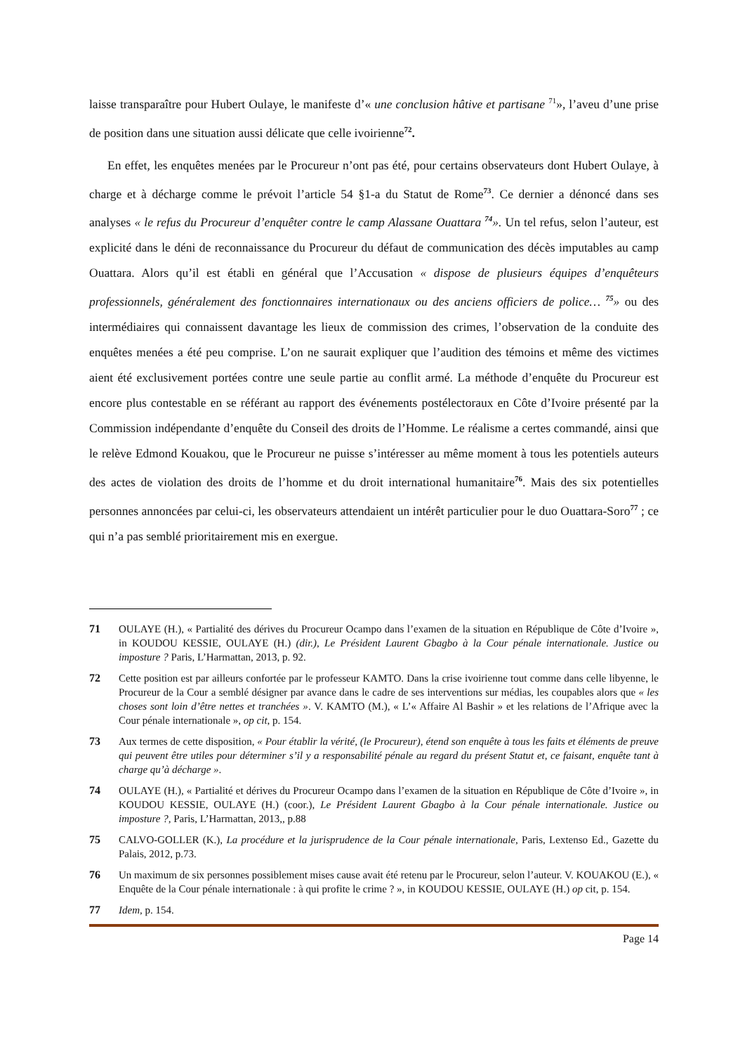laisse transparaître pour Hubert Oulaye, le manifeste d’« une conclusion hâtive et partisane <sup>71</sup>», l’aveu d’une prise de position dans une situation aussi délicate que celle ivoirienne<sup>72</sup>.
En effet, les enquêtes menées par le Procureur n’ont pas été, pour certains observateurs dont Hubert Oulaye, à charge et à décharge comme le prévoit l’article 54 §1-a du Statut de Rome<sup>73</sup>. Ce dernier a dénoncé dans ses analyses « le refus du Procureur d’enquêter contre le camp Alassane Ouattara <sup>74</sup>». Un tel refus, selon l’auteur, est explicité dans le déni de reconnaissance du Procureur du défaut de communication des décès imputables au camp Ouattara. Alors qu’il est établi en général que l’Accusation « dispose de plusieurs équipes d’enquêteurs professionnels, généralement des fonctionnaires internationaux ou des anciens officiers de police… <sup>75</sup>» ou des intermédiaires qui connaissent davantage les lieux de commission des crimes, l’observation de la conduite des enquêtes menées a été peu comprise. L’on ne saurait expliquer que l’audition des témoins et même des victimes aient été exclusivement portées contre une seule partie au conflit armé. La méthode d’enquête du Procureur est encore plus contestable en se référant au rapport des événements postélectoraux en Côte d’Ivoire présenté par la Commission indépendante d’enquête du Conseil des droits de l’Homme. Le réalisme a certes commandé, ainsi que le relève Edmond Kouakou, que le Procureur ne puisse s’intéresser au même moment à tous les potentiels auteurs des actes de violation des droits de l’homme et du droit international humanitaire<sup>76</sup>. Mais des six potentielles personnes annoncées par celui-ci, les observateurs attendaient un intérêt particulier pour le duo Ouattara-Soro<sup>77</sup> ; ce qui n’a pas semblé prioritairement mis en exergue.
71 OULAYE (H.), « Partialité des dérives du Procureur Ocampo dans l’examen de la situation en République de Côte d’Ivoire », in KOUDOU KESSIE, OULAYE (H.) (dir.), Le Président Laurent Gbagbo à la Cour pénale internationale. Justice ou imposture ? Paris, L’Harmattan, 2013, p. 92.
72 Cette position est par ailleurs confortée par le professeur KAMTO. Dans la crise ivoirienne tout comme dans celle libyenne, le Procureur de la Cour a semblé désigner par avance dans le cadre de ses interventions sur médias, les coupables alors que « les choses sont loin d’être nettes et tranchées ». V. KAMTO (M.), « L’« Affaire Al Bashir » et les relations de l’Afrique avec la Cour pénale internationale », op cit, p. 154.
73 Aux termes de cette disposition, « Pour établir la vérité, (le Procureur), étend son enquête à tous les faits et éléments de preuve qui peuvent être utiles pour déterminer s’il y a responsabilité pénale au regard du présent Statut et, ce faisant, enquête tant à charge qu’à décharge ».
74 OULAYE (H.), « Partialité et dérives du Procureur Ocampo dans l’examen de la situation en République de Côte d’Ivoire », in KOUDOU KESSIE, OULAYE (H.) (coor.), Le Président Laurent Gbagbo à la Cour pénale internationale. Justice ou imposture ?, Paris, L’Harmattan, 2013,, p.88
75 CALVO-GOLLER (K.), La procédure et la jurisprudence de la Cour pénale internationale, Paris, Lextenso Ed., Gazette du Palais, 2012, p.73.
76 Un maximum de six personnes possiblement mises cause avait été retenu par le Procureur, selon l’auteur. V. KOUAKOU (E.), « Enquête de la Cour pénale internationale : à qui profite le crime ? », in KOUDOU KESSIE, OULAYE (H.) op cit, p. 154.
77 Idem, p. 154.
Page 14